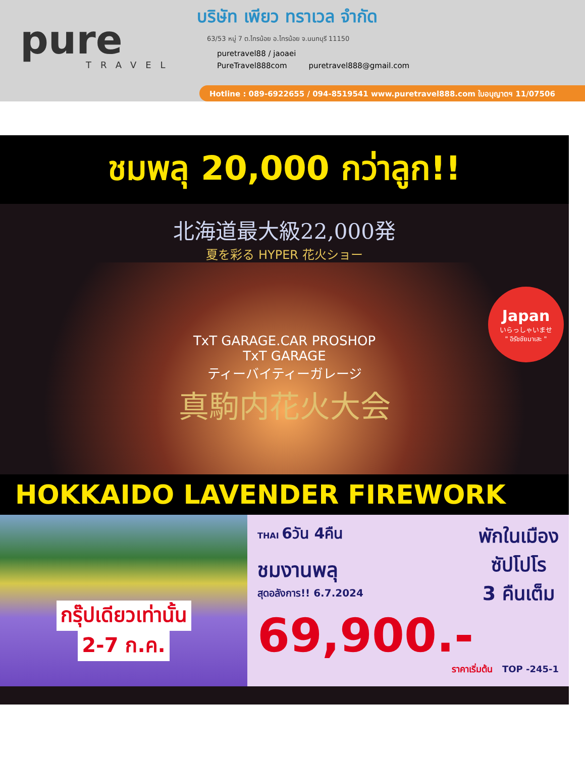pure
TRAVEL
บริษัท เพียว ทราเวล จำกัด
63/53 หมู่ 7 ต.ไทรน้อย อ.ไทรน้อย จ.นนทบุรี 11150
puretravel88 / jaoaei
PureTravel888com puretravel888@gmail.com
Hotline : 089-6922655 / 094-8519541 www.puretravel888.com ใบอนุญาตฯ 11/07506
ชมพลุ 20,000 กว่าลูก!!
北海道最大級22,000発
夏を彩る HYPER 花火ショー
TxT GARAGE.CAR PROSHOP
TxT GARAGE
ティーバイティーガレージ
真駒内花火大会
Japan
いらっしゃいませ
" อิรัชชัยมาเสะ "
HOKKAIDO LAVENDER FIREWORK
กรุ๊ปเดียวเท่านั้น
2-7 ก.ค.
THAI 6วัน 4คืน
ชมงานพลุ
สุดอลังการ!! 6.7.2024
พักในเมือง
ซัปโปโร
3 คืนเต็ม
69,900.-
ราคาเริ่มต้น TOP -245-1